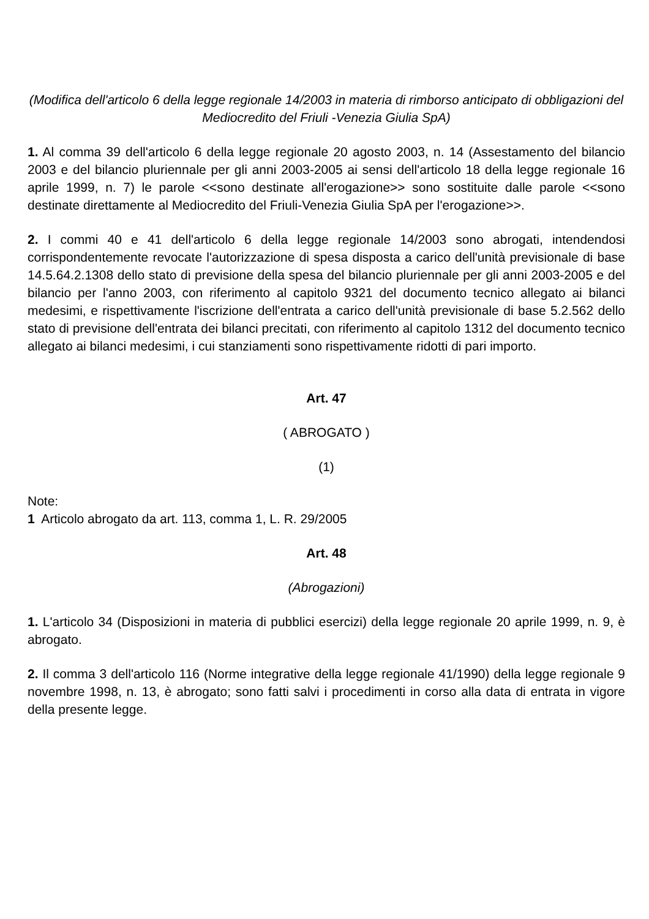(Modifica dell'articolo 6 della legge regionale 14/2003 in materia di rimborso anticipato di obbligazioni del Mediocredito del Friuli -Venezia Giulia SpA)
1. Al comma 39 dell'articolo 6 della legge regionale 20 agosto 2003, n. 14 (Assestamento del bilancio 2003 e del bilancio pluriennale per gli anni 2003-2005 ai sensi dell'articolo 18 della legge regionale 16 aprile 1999, n. 7) le parole <<sono destinate all'erogazione>> sono sostituite dalle parole <<sono destinate direttamente al Mediocredito del Friuli-Venezia Giulia SpA per l'erogazione>>.
2. I commi 40 e 41 dell'articolo 6 della legge regionale 14/2003 sono abrogati, intendendosi corrispondentemente revocate l'autorizzazione di spesa disposta a carico dell'unità previsionale di base 14.5.64.2.1308 dello stato di previsione della spesa del bilancio pluriennale per gli anni 2003-2005 e del bilancio per l'anno 2003, con riferimento al capitolo 9321 del documento tecnico allegato ai bilanci medesimi, e rispettivamente l'iscrizione dell'entrata a carico dell'unità previsionale di base 5.2.562 dello stato di previsione dell'entrata dei bilanci precitati, con riferimento al capitolo 1312 del documento tecnico allegato ai bilanci medesimi, i cui stanziamenti sono rispettivamente ridotti di pari importo.
Art. 47
( ABROGATO )
(1)
Note:
1 Articolo abrogato da art. 113, comma 1, L. R. 29/2005
Art. 48
(Abrogazioni)
1. L'articolo 34 (Disposizioni in materia di pubblici esercizi) della legge regionale 20 aprile 1999, n. 9, è abrogato.
2. Il comma 3 dell'articolo 116 (Norme integrative della legge regionale 41/1990) della legge regionale 9 novembre 1998, n. 13, è abrogato; sono fatti salvi i procedimenti in corso alla data di entrata in vigore della presente legge.